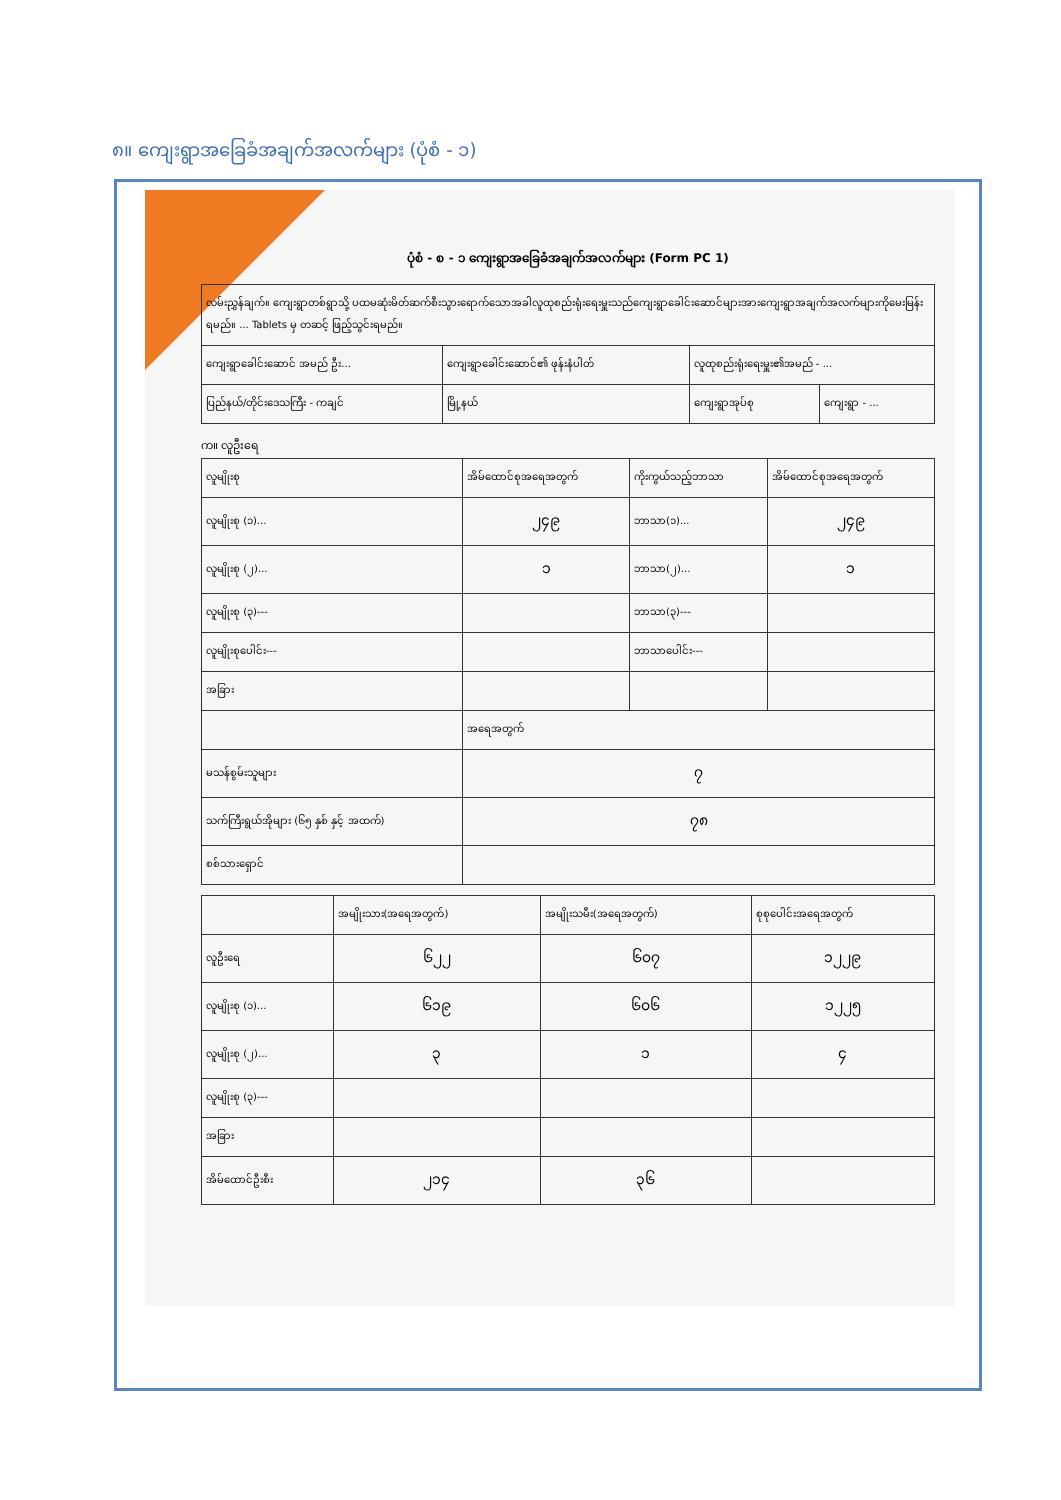၈။ ကျေးရွာအခြေခံအချက်အလက်များ (ပုံစံ - ၁)
ပုံစံ - စ - ၁ ကျေးရွာအခြေခံအချက်အလက်များ (Form PC 1)
| လမ်းညွှန်ချက်။ ကျေးရွာတစ်ရွာသို့ ပထမဆုံးမိတ်ဆက်စီးသွားရောက်သောအခါလူထုစည်းရုံးရေးမှူးသည်ကျေးရွာခေါင်းဆောင်များအားကျေးရွာအချက်အလက်များကိုမေးမြန်းရမည်။ ... Tablets မှ တဆင့် ဖြည့်သွင်းရမည်။ | | | |
| ကျေးရွာခေါင်းဆောင် အမည် ဦး... | ကျေးရွာခေါင်းဆောင်၏ ဖုန်းနံပါတ် | လူထုစည်းရုံးရေးမှူး၏အမည် - ... | |
| ပြည်နယ်/တိုင်းဒေသကြီး - ကချင် | မြို့နယ် | ကျေးရွာအုပ်စု | ကျေးရွာ - ... |
က။ လူဦးရေ
| လူမျိုးစု | အိမ်ထောင်စုအရေအတွက် | ကိုးကွယ်သည့်ဘာသာ | အိမ်ထောင်စုအရေအတွက် |
| --- | --- | --- | --- |
| လူမျိုးစု (၁)... | ၂၄၉ | ဘာသာ(၁)... | ၂၄၉ |
| လူမျိုးစု (၂)... | ၁ | ဘာသာ(၂)... | ၁ |
| လူမျိုးစု (၃)--- | | ဘာသာ(၃)--- | |
| လူမျိုးစုပေါင်း--- | | ဘာသာပေါင်း--- | |
| အခြား | | | |
| | အရေအတွက် | | |
| မသန်စွမ်းသူများ | ၇ | | |
| သက်ကြီးရွယ်အိုများ (၆၅ နှစ် နှင့် အထက်) | ၇၈ | | |
| စစ်သားရှောင် | | | |
| | အမျိုးသား(အရေအတွက်) | အမျိုးသမီး(အရေအတွက်) | စုစုပေါင်းအရေအတွက် |
| --- | --- | --- | --- |
| လူဦးရေ | ၆၂၂ | ၆၀၇ | ၁၂၂၉ |
| လူမျိုးစု (၁)... | ၆၁၉ | ၆၀၆ | ၁၂၂၅ |
| လူမျိုးစု (၂)... | ၃ | ၁ | ၄ |
| လူမျိုးစု (၃)--- | | | |
| အခြား | | | |
| အိမ်ထောင်ဦးစီး | ၂၁၄ | ၃၆ | |